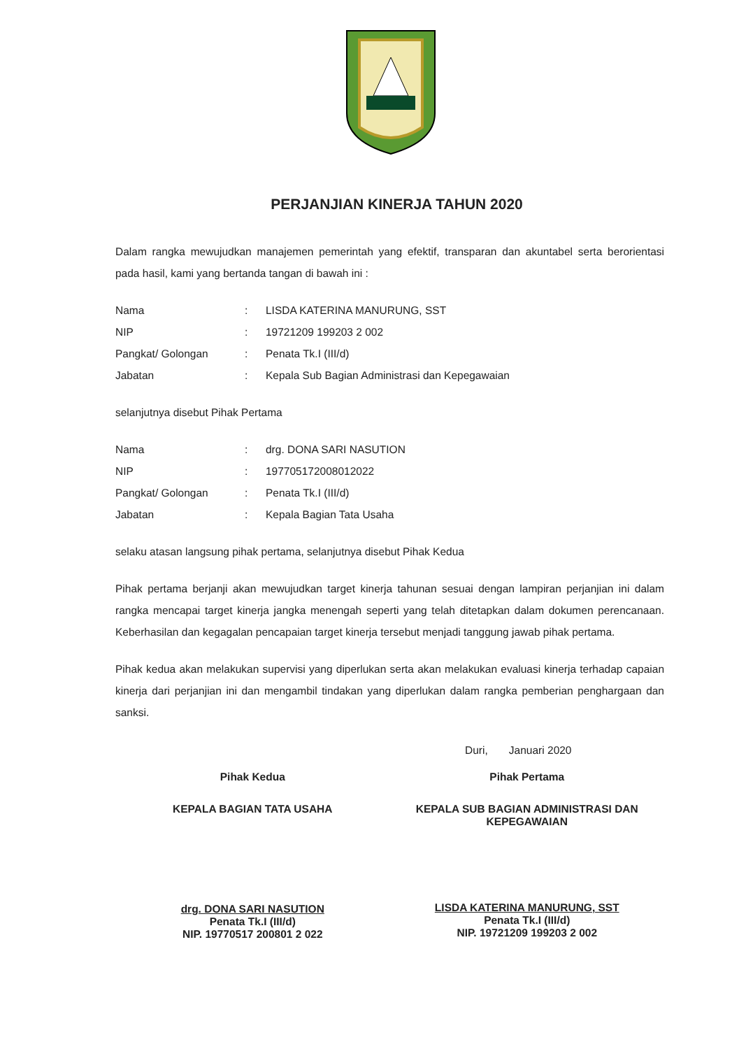PERJANJIAN KINERJA TAHUN 2020
Dalam rangka mewujudkan manajemen pemerintah yang efektif, transparan dan akuntabel serta berorientasi pada hasil, kami yang bertanda tangan di bawah ini :
| Nama | : | LISDA KATERINA MANURUNG, SST |
| NIP | : | 19721209 199203 2 002 |
| Pangkat/ Golongan | : | Penata Tk.I (III/d) |
| Jabatan | : | Kepala Sub Bagian Administrasi dan Kepegawaian |
selanjutnya disebut Pihak Pertama
| Nama | : | drg. DONA SARI NASUTION |
| NIP | : | 197705172008012022 |
| Pangkat/ Golongan | : | Penata Tk.I (III/d) |
| Jabatan | : | Kepala Bagian Tata Usaha |
selaku atasan langsung pihak pertama, selanjutnya disebut Pihak Kedua
Pihak pertama berjanji akan mewujudkan target kinerja tahunan sesuai dengan lampiran perjanjian ini dalam rangka mencapai target kinerja jangka menengah seperti yang telah ditetapkan dalam dokumen perencanaan. Keberhasilan dan kegagalan pencapaian target kinerja tersebut menjadi tanggung jawab pihak pertama.
Pihak kedua akan melakukan supervisi yang diperlukan serta akan melakukan evaluasi kinerja terhadap capaian kinerja dari perjanjian ini dan mengambil tindakan yang diperlukan dalam rangka pemberian penghargaan dan sanksi.
Duri, Januari 2020
Pihak Kedua
KEPALA BAGIAN TATA USAHA
drg. DONA SARI NASUTION
Penata Tk.I (III/d)
NIP. 19770517 200801 2 022
Pihak Pertama
KEPALA SUB BAGIAN ADMINISTRASI DAN KEPEGAWAIAN
LISDA KATERINA MANURUNG, SST
Penata Tk.I (III/d)
NIP. 19721209 199203 2 002